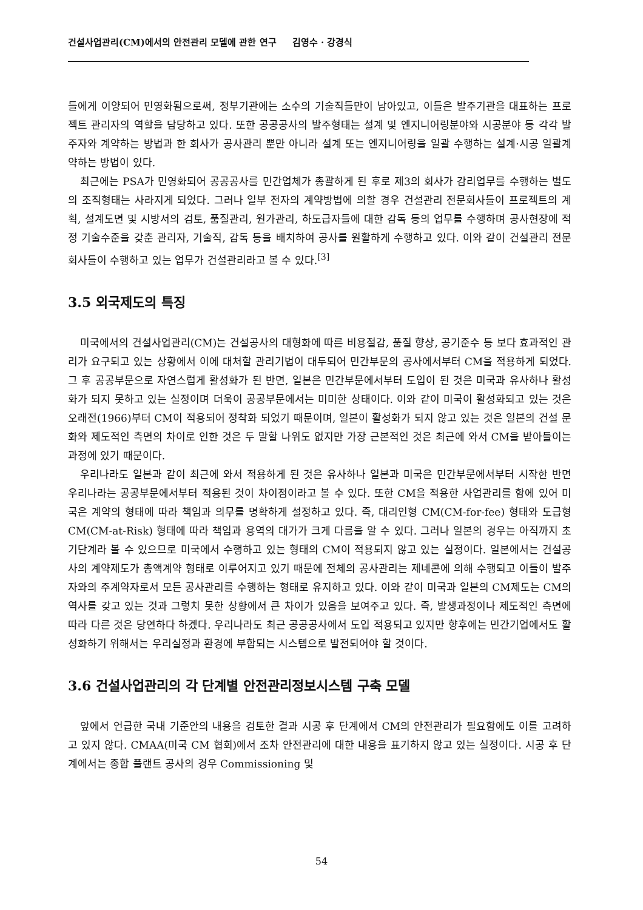건설사업관리(CM)에서의 안전관리 모델에 관한 연구 김영수 · 강경식
들에게 이양되어 민영화됨으로써, 정부기관에는 소수의 기술직들만이 남아있고, 이들은 발주기관을 대표하는 프로젝트 관리자의 역할을 담당하고 있다. 또한 공공공사의 발주형태는 설계 및 엔지니어링분야와 시공분야 등 각각 발주자와 계약하는 방법과 한 회사가 공사관리 뿐만 아니라 설계 또는 엔지니어링을 일괄 수행하는 설계·시공 일괄계약하는 방법이 있다.
최근에는 PSA가 민영화되어 공공공사를 민간업체가 총괄하게 된 후로 제3의 회사가 감리업무를 수행하는 별도의 조직형태는 사라지게 되었다. 그러나 일부 전자의 계약방법에 의할 경우 건설관리 전문회사들이 프로젝트의 계획, 설계도면 및 시방서의 검토, 품질관리, 원가관리, 하도급자들에 대한 감독 등의 업무를 수행하며 공사현장에 적정 기술수준을 갖춘 관리자, 기술직, 감독 등을 배치하여 공사를 원활하게 수행하고 있다. 이와 같이 건설관리 전문회사들이 수행하고 있는 업무가 건설관리라고 볼 수 있다.<sup>[3]</sup>
3.5 외국제도의 특징
미국에서의 건설사업관리(CM)는 건설공사의 대형화에 따른 비용절감, 품질 향상, 공기준수 등 보다 효과적인 관리가 요구되고 있는 상황에서 이에 대처할 관리기법이 대두되어 민간부문의 공사에서부터 CM을 적용하게 되었다. 그 후 공공부문으로 자연스럽게 활성화가 된 반면, 일본은 민간부문에서부터 도입이 된 것은 미국과 유사하나 활성화가 되지 못하고 있는 실정이며 더욱이 공공부문에서는 미미한 상태이다. 이와 같이 미국이 활성화되고 있는 것은 오래전(1966)부터 CM이 적용되어 정착화 되었기 때문이며, 일본이 활성화가 되지 않고 있는 것은 일본의 건설 문화와 제도적인 측면의 차이로 인한 것은 두 말할 나위도 없지만 가장 근본적인 것은 최근에 와서 CM을 받아들이는 과정에 있기 때문이다.
우리나라도 일본과 같이 최근에 와서 적용하게 된 것은 유사하나 일본과 미국은 민간부문에서부터 시작한 반면 우리나라는 공공부문에서부터 적용된 것이 차이점이라고 볼 수 있다. 또한 CM을 적용한 사업관리를 함에 있어 미국은 계약의 형태에 따라 책임과 의무를 명확하게 설정하고 있다. 즉, 대리인형 CM(CM-for-fee) 형태와 도급형 CM(CM-at-Risk) 형태에 따라 책임과 용역의 대가가 크게 다름을 알 수 있다. 그러나 일본의 경우는 아직까지 초기단계라 볼 수 있으므로 미국에서 수행하고 있는 형태의 CM이 적용되지 않고 있는 실정이다. 일본에서는 건설공사의 계약제도가 총액계약 형태로 이루어지고 있기 때문에 전체의 공사관리는 제네콘에 의해 수행되고 이들이 발주자와의 주계약자로서 모든 공사관리를 수행하는 형태로 유지하고 있다. 이와 같이 미국과 일본의 CM제도는 CM의 역사를 갖고 있는 것과 그렇치 못한 상황에서 큰 차이가 있음을 보여주고 있다. 즉, 발생과정이나 제도적인 측면에 따라 다른 것은 당연하다 하겠다. 우리나라도 최근 공공공사에서 도입 적용되고 있지만 향후에는 민간기업에서도 활성화하기 위해서는 우리실정과 환경에 부합되는 시스템으로 발전되어야 할 것이다.
3.6 건설사업관리의 각 단계별 안전관리정보시스템 구축 모델
앞에서 언급한 국내 기준안의 내용을 검토한 결과 시공 후 단계에서 CM의 안전관리가 필요함에도 이를 고려하고 있지 않다. CMAA(미국 CM 협회)에서 조차 안전관리에 대한 내용을 표기하지 않고 있는 실정이다. 시공 후 단계에서는 종합 플랜트 공사의 경우 Commissioning 및
54